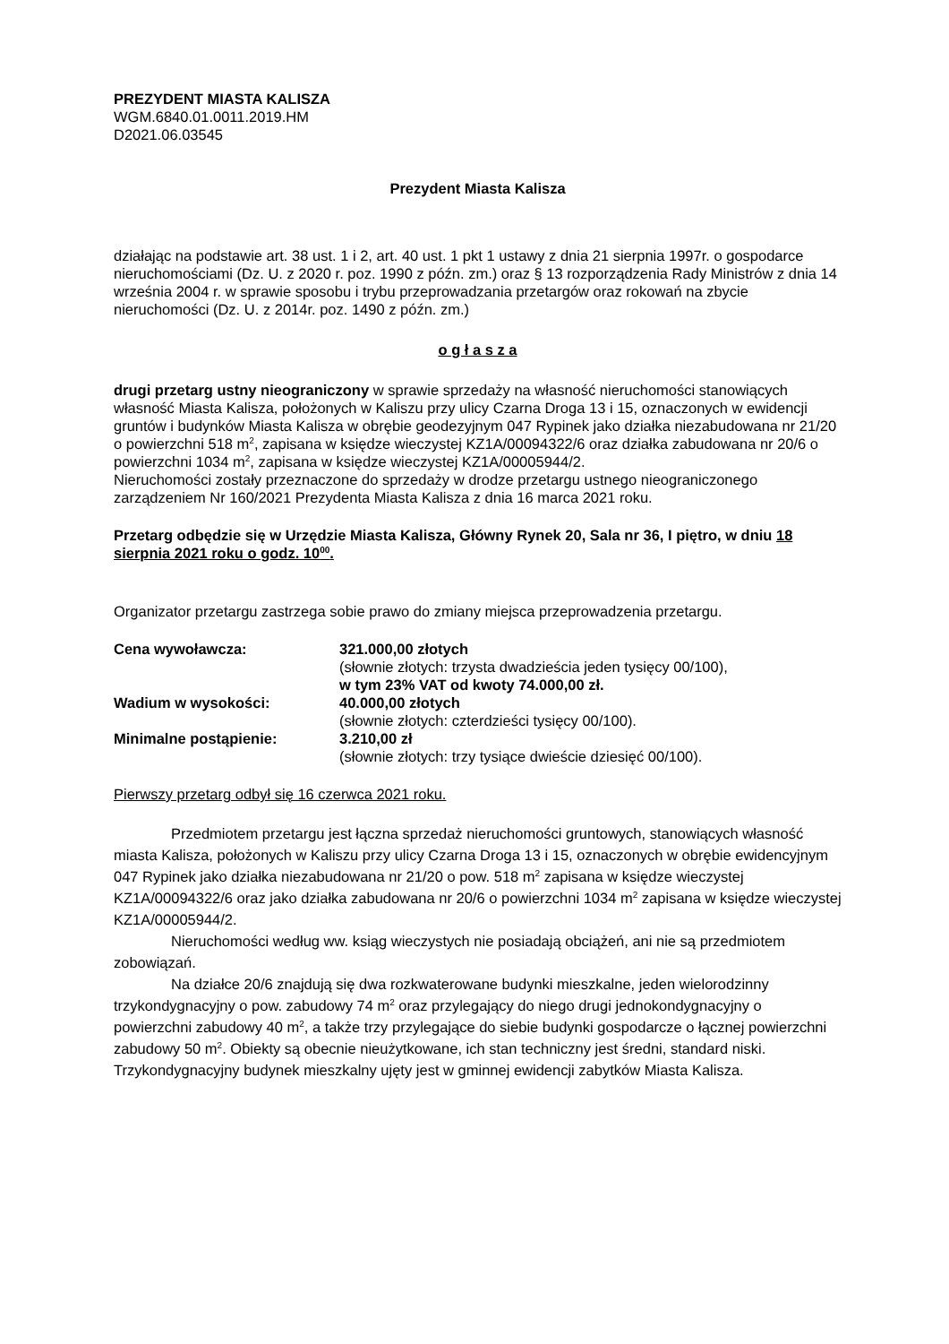PREZYDENT MIASTA KALISZA
WGM.6840.01.0011.2019.HM
D2021.06.03545
Prezydent Miasta Kalisza
działając na podstawie art. 38 ust. 1 i 2, art. 40 ust. 1 pkt 1 ustawy z dnia 21 sierpnia 1997r. o gospodarce nieruchomościami (Dz. U. z 2020 r. poz. 1990 z późn. zm.) oraz § 13 rozporządzenia Rady Ministrów z dnia 14 września 2004 r. w sprawie sposobu i trybu przeprowadzania przetargów oraz rokowań na zbycie nieruchomości (Dz. U. z 2014r. poz. 1490 z późn. zm.)
o g ł a s z a
drugi przetarg ustny nieograniczony w sprawie sprzedaży na własność nieruchomości stanowiących własność Miasta Kalisza, położonych w Kaliszu przy ulicy Czarna Droga 13 i 15, oznaczonych w ewidencji gruntów i budynków Miasta Kalisza w obrębie geodezyjnym 047 Rypinek jako działka niezabudowana nr 21/20 o powierzchni 518 m<sup>2</sup>, zapisana w księdze wieczystej KZ1A/00094322/6 oraz działka zabudowana nr 20/6 o powierzchni 1034 m<sup>2</sup>, zapisana w księdze wieczystej KZ1A/00005944/2.
Nieruchomości zostały przeznaczone do sprzedaży w drodze przetargu ustnego nieograniczonego zarządzeniem Nr 160/2021 Prezydenta Miasta Kalisza z dnia 16 marca 2021 roku.
Przetarg odbędzie się w Urzędzie Miasta Kalisza, Główny Rynek 20, Sala nr 36, I piętro, w dniu 18 sierpnia 2021 roku o godz. 10<sup>00</sup>.
Organizator przetargu zastrzega sobie prawo do zmiany miejsca przeprowadzenia przetargu.
| Cena wywoławcza: | 321.000,00 złotych (słownie złotych: trzysta dwadzieścia jeden tysięcy 00/100), w tym 23% VAT od kwoty 74.000,00 zł. |
| Wadium w wysokości: | 40.000,00 złotych (słownie złotych: czterdzieści tysięcy 00/100). |
| Minimalne postąpienie: | 3.210,00 zł (słownie złotych: trzy tysiące dwieście dziesięć 00/100). |
Pierwszy przetarg odbył się 16 czerwca 2021 roku.
Przedmiotem przetargu jest łączna sprzedaż nieruchomości gruntowych, stanowiących własność miasta Kalisza, położonych w Kaliszu przy ulicy Czarna Droga 13 i 15, oznaczonych w obrębie ewidencyjnym 047 Rypinek jako działka niezabudowana nr 21/20 o pow. 518 m<sup>2</sup> zapisana w księdze wieczystej KZ1A/00094322/6 oraz jako działka zabudowana nr 20/6 o powierzchni 1034 m<sup>2</sup> zapisana w księdze wieczystej KZ1A/00005944/2.
Nieruchomości według ww. ksiąg wieczystych nie posiadają obciążeń, ani nie są przedmiotem zobowiązań.
Na działce 20/6 znajdują się dwa rozkwaterowane budynki mieszkalne, jeden wielorodzinny trzykondygnacyjny o pow. zabudowy 74 m<sup>2</sup> oraz przylegający do niego drugi jednokondygnacyjny o powierzchni zabudowy 40 m<sup>2</sup>, a także trzy przylegające do siebie budynki gospodarcze o łącznej powierzchni zabudowy 50 m<sup>2</sup>. Obiekty są obecnie nieużytkowane, ich stan techniczny jest średni, standard niski. Trzykondygnacyjny budynek mieszkalny ujęty jest w gminnej ewidencji zabytków Miasta Kalisza.